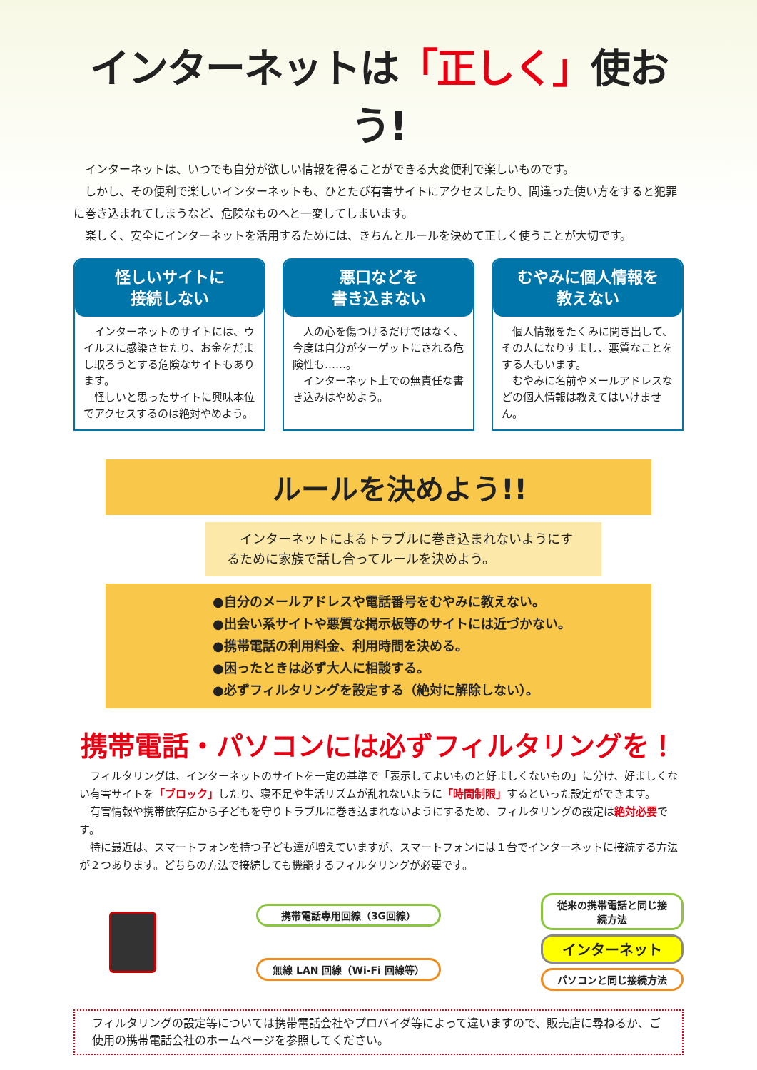インターネットは「正しく」使おう!
　インターネットは、いつでも自分が欲しい情報を得ることができる大変便利で楽しいものです。
　しかし、その便利で楽しいインターネットも、ひとたび有害サイトにアクセスしたり、間違った使い方をすると犯罪に巻き込まれてしまうなど、危険なものへと一変してしまいます。
　楽しく、安全にインターネットを活用するためには、きちんとルールを決めて正しく使うことが大切です。
怪しいサイトに
接続しない
　インターネットのサイトには、ウイルスに感染させたり、お金をだまし取ろうとする危険なサイトもあります。
　怪しいと思ったサイトに興味本位でアクセスするのは絶対やめよう。
悪口などを
書き込まない
　人の心を傷つけるだけではなく、今度は自分がターゲットにされる危険性も……。
　インターネット上での無責任な書き込みはやめよう。
むやみに個人情報を
教えない
　個人情報をたくみに聞き出して、その人になりすまし、悪質なことをする人もいます。
　むやみに名前やメールアドレスなどの個人情報は教えてはいけません。
ルールを決めよう!!
　インターネットによるトラブルに巻き込まれないようにするために家族で話し合ってルールを決めよう。
●自分のメールアドレスや電話番号をむやみに教えない。
●出会い系サイトや悪質な掲示板等のサイトには近づかない。
●携帯電話の利用料金、利用時間を決める。
●困ったときは必ず大人に相談する。
●必ずフィルタリングを設定する（絶対に解除しない）。
携帯電話・パソコンには必ずフィルタリングを！
　フィルタリングは、インターネットのサイトを一定の基準で「表示してよいものと好ましくないもの」に分け、好ましくない有害サイトを「ブロック」したり、寝不足や生活リズムが乱れないように「時間制限」するといった設定ができます。
　有害情報や携帯依存症から子どもを守りトラブルに巻き込まれないようにするため、フィルタリングの設定は絶対必要です。
　特に最近は、スマートフォンを持つ子ども達が増えていますが、スマートフォンには１台でインターネットに接続する方法が２つあります。どちらの方法で接続しても機能するフィルタリングが必要です。
携帯電話専用回線（3G回線）
無線 LAN 回線（Wi-Fi 回線等）
従来の携帯電話と同じ接続方法
インターネット
パソコンと同じ接続方法
フィルタリングの設定等については携帯電話会社やプロバイダ等によって違いますので、販売店に尋ねるか、ご使用の携帯電話会社のホームページを参照してください。